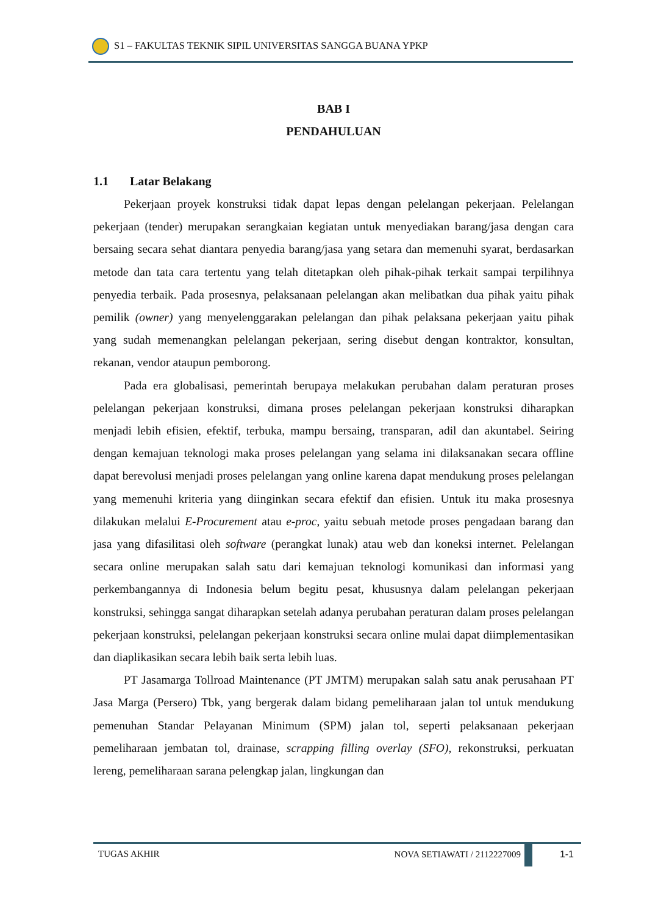S1 – FAKULTAS TEKNIK SIPIL UNIVERSITAS SANGGA BUANA YPKP
BAB I
PENDAHULUAN
1.1 Latar Belakang
Pekerjaan proyek konstruksi tidak dapat lepas dengan pelelangan pekerjaan. Pelelangan pekerjaan (tender) merupakan serangkaian kegiatan untuk menyediakan barang/jasa dengan cara bersaing secara sehat diantara penyedia barang/jasa yang setara dan memenuhi syarat, berdasarkan metode dan tata cara tertentu yang telah ditetapkan oleh pihak-pihak terkait sampai terpilihnya penyedia terbaik. Pada prosesnya, pelaksanaan pelelangan akan melibatkan dua pihak yaitu pihak pemilik (owner) yang menyelenggarakan pelelangan dan pihak pelaksana pekerjaan yaitu pihak yang sudah memenangkan pelelangan pekerjaan, sering disebut dengan kontraktor, konsultan, rekanan, vendor ataupun pemborong.
Pada era globalisasi, pemerintah berupaya melakukan perubahan dalam peraturan proses pelelangan pekerjaan konstruksi, dimana proses pelelangan pekerjaan konstruksi diharapkan menjadi lebih efisien, efektif, terbuka, mampu bersaing, transparan, adil dan akuntabel. Seiring dengan kemajuan teknologi maka proses pelelangan yang selama ini dilaksanakan secara offline dapat berevolusi menjadi proses pelelangan yang online karena dapat mendukung proses pelelangan yang memenuhi kriteria yang diinginkan secara efektif dan efisien. Untuk itu maka prosesnya dilakukan melalui E-Procurement atau e-proc, yaitu sebuah metode proses pengadaan barang dan jasa yang difasilitasi oleh software (perangkat lunak) atau web dan koneksi internet. Pelelangan secara online merupakan salah satu dari kemajuan teknologi komunikasi dan informasi yang perkembangannya di Indonesia belum begitu pesat, khususnya dalam pelelangan pekerjaan konstruksi, sehingga sangat diharapkan setelah adanya perubahan peraturan dalam proses pelelangan pekerjaan konstruksi, pelelangan pekerjaan konstruksi secara online mulai dapat diimplementasikan dan diaplikasikan secara lebih baik serta lebih luas.
PT Jasamarga Tollroad Maintenance (PT JMTM) merupakan salah satu anak perusahaan PT Jasa Marga (Persero) Tbk, yang bergerak dalam bidang pemeliharaan jalan tol untuk mendukung pemenuhan Standar Pelayanan Minimum (SPM) jalan tol, seperti pelaksanaan pekerjaan pemeliharaan jembatan tol, drainase, scrapping filling overlay (SFO), rekonstruksi, perkuatan lereng, pemeliharaan sarana pelengkap jalan, lingkungan dan
TUGAS AKHIR NOVA SETIAWATI / 2112227009 1-1